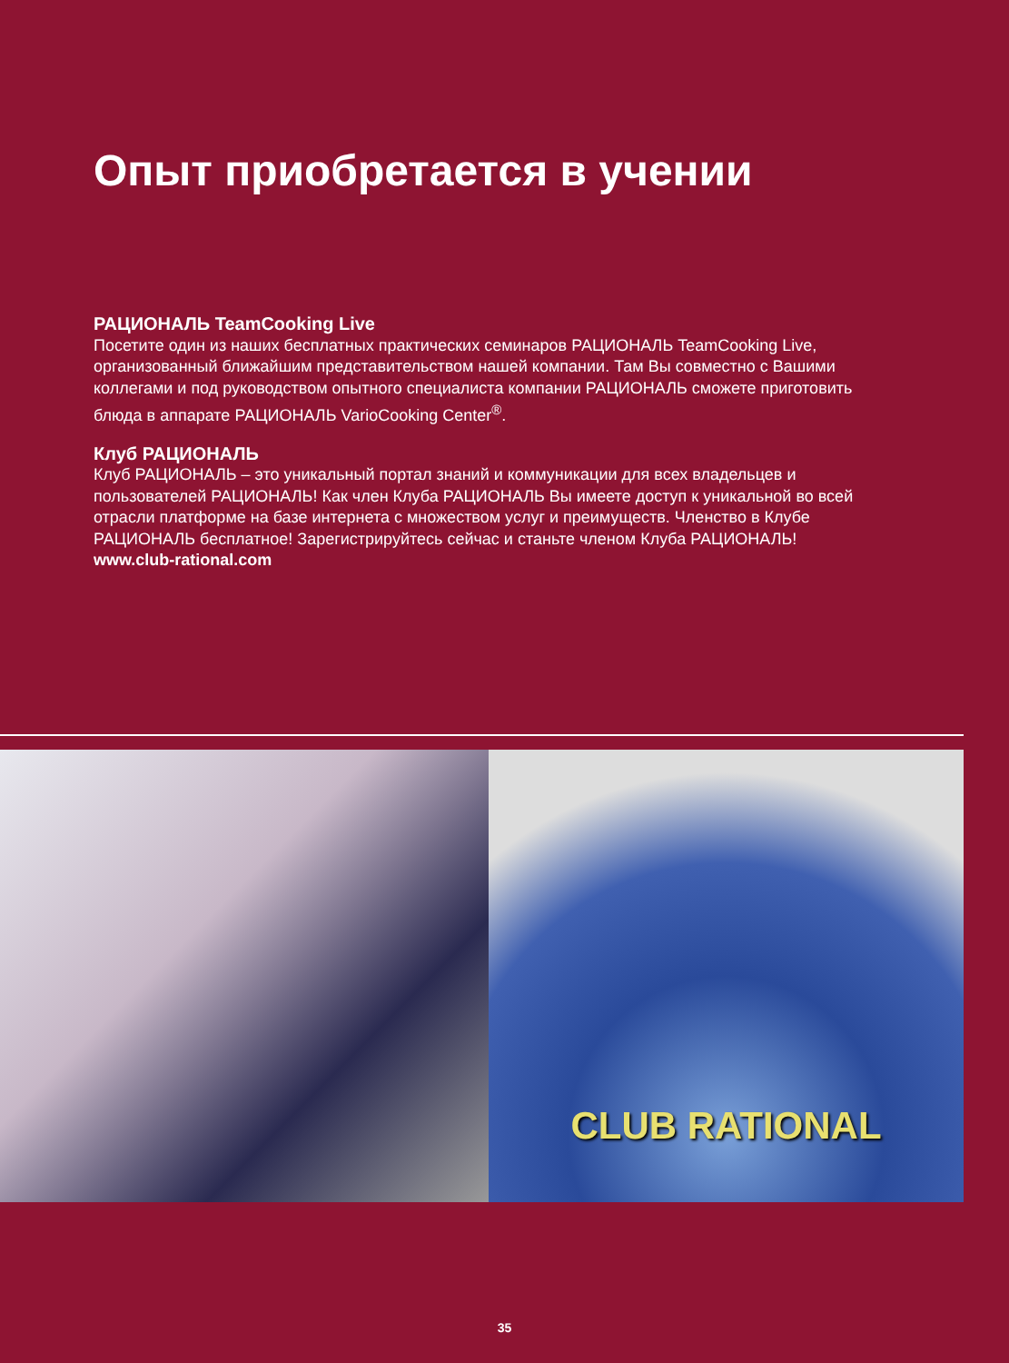Опыт приобретается в учении
РАЦИОНАЛЬ TeamCooking Live
Посетите один из наших бесплатных практических семинаров РАЦИОНАЛЬ TeamCooking Live, организованный ближайшим представительством нашей компании. Там Вы совместно с Вашими коллегами и под руководством опытного специалиста компании РАЦИОНАЛЬ сможете приготовить блюда в аппарате РАЦИОНАЛЬ VarioCooking Center<sup>®</sup>.
Клуб РАЦИОНАЛЬ
Клуб РАЦИОНАЛЬ – это уникальный портал знаний и коммуникации для всех владельцев и пользователей РАЦИОНАЛЬ! Как член Клуба РАЦИОНАЛЬ Вы имеете доступ к уникальной во всей отрасли платформе на базе интернета с множеством услуг и преимуществ. Членство в Клубе РАЦИОНАЛЬ бесплатное! Зарегистрируйтесь сейчас и станьте членом Клуба РАЦИОНАЛЬ!
www.club-rational.com
CLUB RATIONAL
35